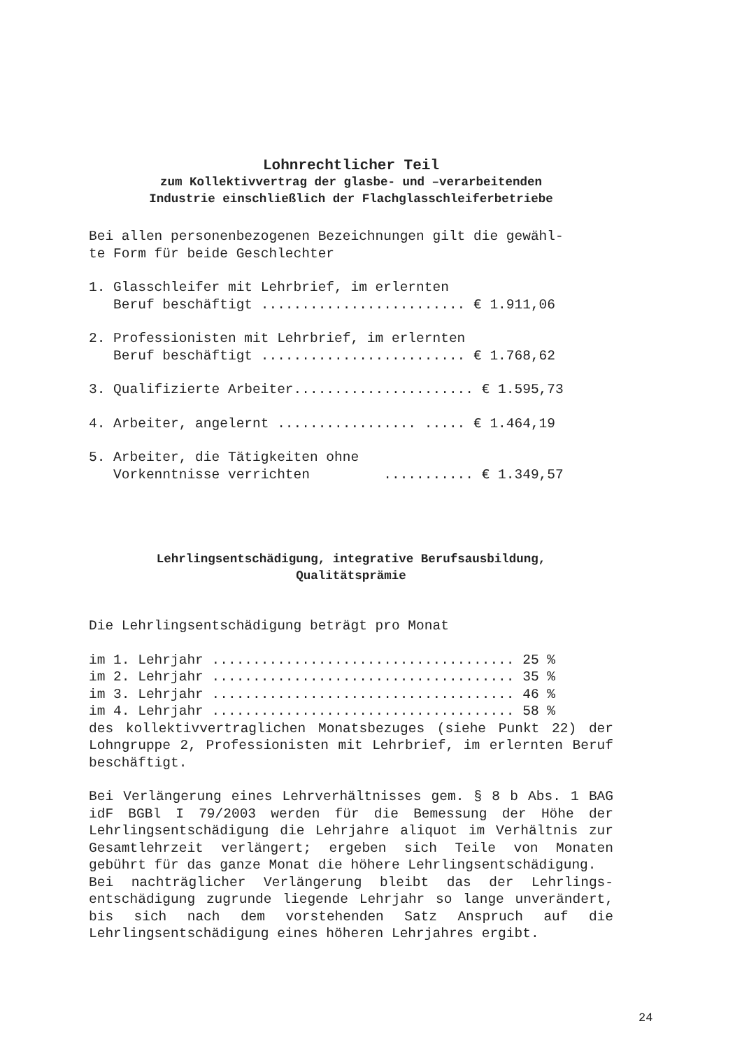Lohnrechtlicher Teil
zum Kollektivvertrag der glasbe- und –verarbeitenden
Industrie einschließlich der Flachglasschleiferbetriebe
Bei allen personenbezogenen Bezeichnungen gilt die gewähl- te Form für beide Geschlechter
1. Glasschleifer mit Lehrbrief, im erlernten Beruf beschäftigt ......................... € 1.911,06
2. Professionisten mit Lehrbrief, im erlernten Beruf beschäftigt ......................... € 1.768,62
3. Qualifizierte Arbeiter...................... € 1.595,73
4. Arbeiter, angelernt ................. ..... € 1.464,19
5. Arbeiter, die Tätigkeiten ohne Vorkenntnisse verrichten ........... € 1.349,57
Lehrlingsentschädigung, integrative Berufsausbildung,
Qualitätsprämie
Die Lehrlingsentschädigung beträgt pro Monat
im 1. Lehrjahr ..................................... 25 % im 2. Lehrjahr ..................................... 35 % im 3. Lehrjahr ..................................... 46 % im 4. Lehrjahr ..................................... 58 %
des kollektivvertraglichen Monatsbezuges (siehe Punkt 22) der Lohngruppe 2, Professionisten mit Lehrbrief, im er­lernten Beruf beschäftigt.
Bei Verlängerung eines Lehrverhältnisses gem. § 8 b Abs. 1 BAG idF BGBl I 79/2003 werden für die Bemessung der Höhe der Lehrlingsentschädigung die Lehrjahre aliquot im Ver­hältnis zur Gesamtlehrzeit verlängert; ergeben sich Teile von Monaten gebührt für das ganze Monat die höhere Lehr­lingsentschädigung.
Bei nachträglicher Verlängerung bleibt das der Lehrlings­entschädigung zugrunde liegende Lehrjahr so lange unverän­dert, bis sich nach dem vorstehenden Satz Anspruch auf die Lehrlingsentschädigung eines höheren Lehrjahres ergibt.
24